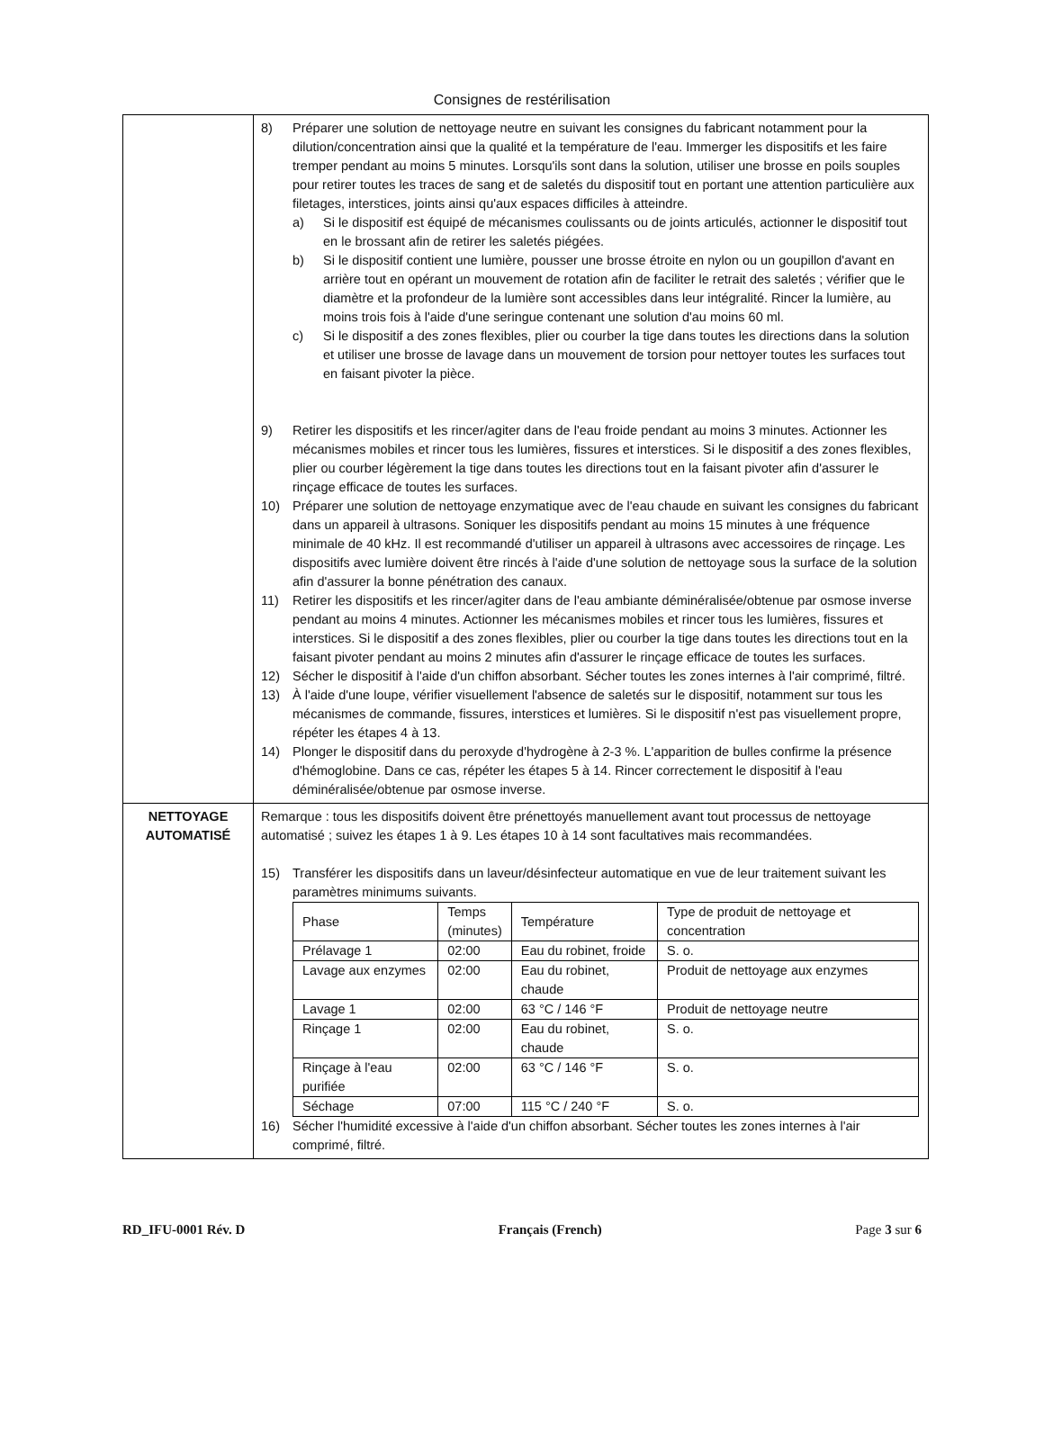Consignes de restérilisation
| | 8) Préparer une solution de nettoyage neutre en suivant les consignes du fabricant notamment pour la dilution/concentration ainsi que la qualité et la température de l'eau. Immerger les dispositifs et les faire tremper pendant au moins 5 minutes. Lorsqu'ils sont dans la solution, utiliser une brosse en poils souples pour retirer toutes les traces de sang et de saletés du dispositif tout en portant une attention particulière aux filetages, interstices, joints ainsi qu'aux espaces difficiles à atteindre. a) Si le dispositif est équipé de mécanismes coulissants ou de joints articulés, actionner le dispositif tout en le brossant afin de retirer les saletés piégées. b) Si le dispositif contient une lumière, pousser une brosse étroite en nylon ou un goupillon d'avant en arrière tout en opérant un mouvement de rotation afin de faciliter le retrait des saletés ; vérifier que le diamètre et la profondeur de la lumière sont accessibles dans leur intégralité. Rincer la lumière, au moins trois fois à l'aide d'une seringue contenant une solution d'au moins 60 ml. c) Si le dispositif a des zones flexibles, plier ou courber la tige dans toutes les directions dans la solution et utiliser une brosse de lavage dans un mouvement de torsion pour nettoyer toutes les surfaces tout en faisant pivoter la pièce. 9) Retirer les dispositifs et les rincer/agiter dans de l'eau froide pendant au moins 3 minutes. Actionner les mécanismes mobiles et rincer tous les lumières, fissures et interstices. Si le dispositif a des zones flexibles, plier ou courber légèrement la tige dans toutes les directions tout en la faisant pivoter afin d'assurer le rinçage efficace de toutes les surfaces. 10) Préparer une solution de nettoyage enzymatique avec de l'eau chaude en suivant les consignes du fabricant dans un appareil à ultrasons. Soniquer les dispositifs pendant au moins 15 minutes à une fréquence minimale de 40 kHz. Il est recommandé d'utiliser un appareil à ultrasons avec accessoires de rinçage. Les dispositifs avec lumière doivent être rincés à l'aide d'une solution de nettoyage sous la surface de la solution afin d'assurer la bonne pénétration des canaux. 11) Retirer les dispositifs et les rincer/agiter dans de l'eau ambiante déminéralisée/obtenue par osmose inverse pendant au moins 4 minutes. Actionner les mécanismes mobiles et rincer tous les lumières, fissures et interstices. Si le dispositif a des zones flexibles, plier ou courber la tige dans toutes les directions tout en la faisant pivoter pendant au moins 2 minutes afin d'assurer le rinçage efficace de toutes les surfaces. 12) Sécher le dispositif à l'aide d'un chiffon absorbant. Sécher toutes les zones internes à l'air comprimé, filtré. 13) À l'aide d'une loupe, vérifier visuellement l'absence de saletés sur le dispositif, notamment sur tous les mécanismes de commande, fissures, interstices et lumières. Si le dispositif n'est pas visuellement propre, répéter les étapes 4 à 13. 14) Plonger le dispositif dans du peroxyde d'hydrogène à 2-3 %. L'apparition de bulles confirme la présence d'hémoglobine. Dans ce cas, répéter les étapes 5 à 14. Rincer correctement le dispositif à l'eau déminéralisée/obtenue par osmose inverse. |
| NETTOYAGE AUTOMATISÉ | Remarque : tous les dispositifs doivent être prénettoyés manuellement avant tout processus de nettoyage automatisé ; suivez les étapes 1 à 9. Les étapes 10 à 14 sont facultatives mais recommandées. 15) Transférer les dispositifs dans un laveur/désinfecteur automatique en vue de leur traitement suivant les paramètres minimums suivants. / Phase / Temps (minutes) / Température / Type de produit de nettoyage et concentration / / --- / --- / --- / --- / / Prélavage 1 / 02:00 / Eau du robinet, froide / S. o. / / Lavage aux enzymes / 02:00 / Eau du robinet, chaude / Produit de nettoyage aux enzymes / / Lavage 1 / 02:00 / 63 °C / 146 °F / Produit de nettoyage neutre / / Rinçage 1 / 02:00 / Eau du robinet, chaude / S. o. / / Rinçage à l'eau purifiée / 02:00 / 63 °C / 146 °F / S. o. / / Séchage / 07:00 / 115 °C / 240 °F / S. o. / 16) Sécher l'humidité excessive à l'aide d'un chiffon absorbant. Sécher toutes les zones internes à l'air comprimé, filtré. |
RD_IFU-0001 Rév. D Français (French) Page 3 sur 6